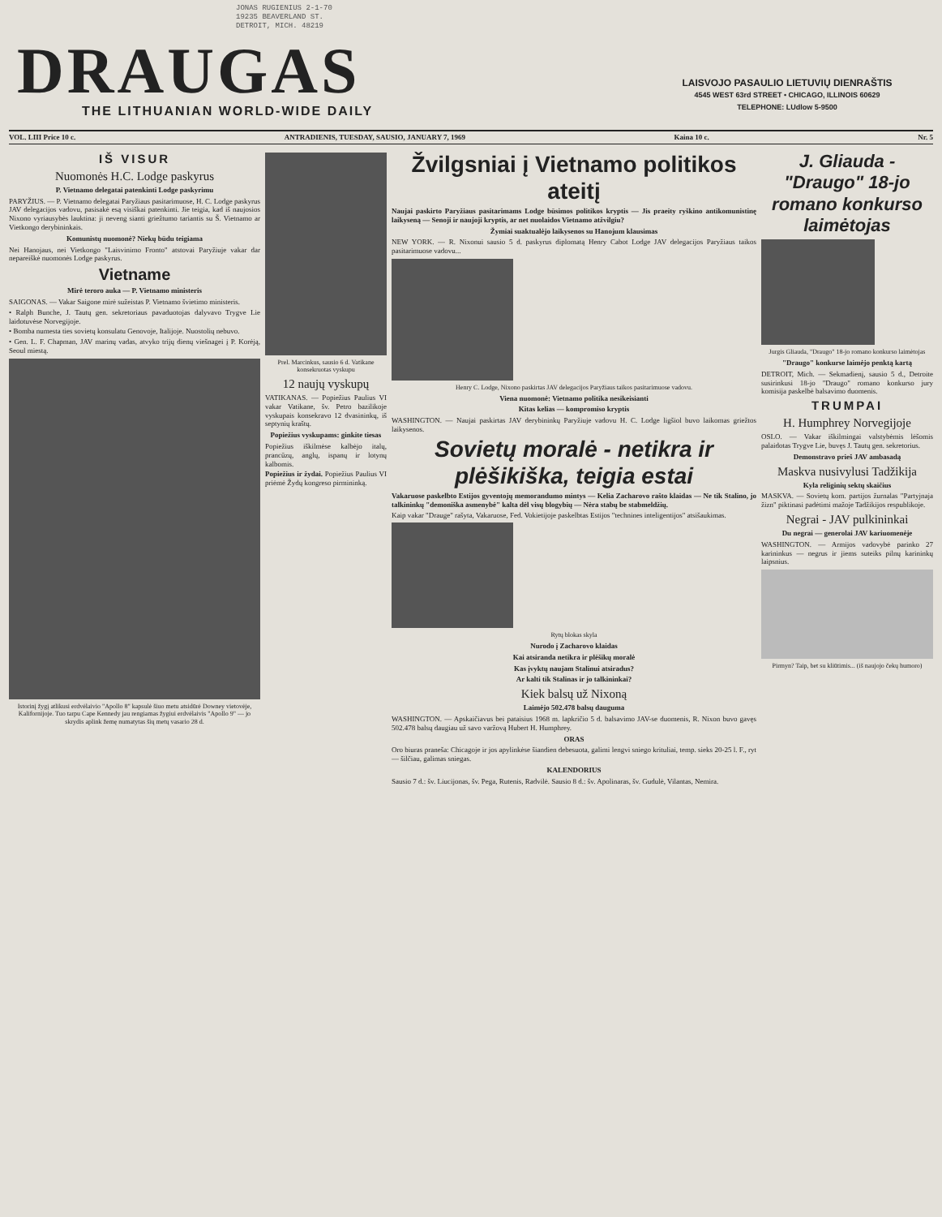JONAS RUGIENIUS 2-1-70
19235 BEAVERLAND ST.
DETROIT, MICH. 48219
DRAUGAS
THE LITHUANIAN WORLD-WIDE DAILY
LAISVOJO PASAULIO LIETUVIŲ DIENRAŠTIS
4545 WEST 63rd STREET • CHICAGO, ILLINOIS 60629
TELEPHONE: LUdlow 5-9500
VOL. LIII Price 10 c. ANTRADIENIS, TUESDAY, SAUSIO, JANUARY 7, 1969 Kaina 10 c. Nr. 5
IŠ VISUR
Nuomonės H.C. Lodge paskyrus
P. Vietnamo delegatai patenkinti Lodge paskyrimu
PARYŽIUS. — P. Vietnamo delegatai Paryžiaus pasitarimuose, H. C. Lodge paskyrus JAV delegacijos vadovu, pasisakė esą visiškai patenkinti. Jie teigia, kad iš naujosios Nixono vyriausybės lauktina: ji neveng sianti griežtumo tariantis su Š. Vietnamo ar Vietkongo derybininkais.
Komunistų nuomonė? Niekų būdu teigiama
Nei Hanojaus, nei Vietkongo "Laisvinimo Fronto" atstovai Paryžiuje vakar dar nepareiškė nuomonės Lodge paskyrus.
Vietname
Mirė teroro auka — P. Vietnamo ministeris
SAIGONAS. — Vakar Saigone mirė sužeistas P. Vietnamo švietimo ministeris.
• Ralph Bunche, J. Tautų gen. sekretoriaus pavaduotojas dalyvavo Trygve Lie laidotuvėse Norvegijoje.
• Bomba numesta ties sovietų konsulatu Genovoje, Italijoje. Nuostolių nebuvo.
• Gen. L. F. Chapman, JAV marinų vadas, atvyko trijų dienų viešnagei į P. Korėją, Seoul miestą.
Istorinį žygį atlikusi erdvėlaivio "Apollo 8" kapsulė šiuo metu atsidūrė Downey vietovėje, Kalifornijoje. Tuo tarpu Cape Kennedy jau rengiamas žygiui erdvėlaivis "Apollo 9" — jo skrydis aplink žemę numatytas šių metų vasario 28 d.
Prel. Marcinkus, sausio 6 d. Vatikane konsekruotas vyskupu
12 naujų vyskupų
VATIKANAS. — Popiežius Paulius VI vakar Vatikane, šv. Petro bazilikoje vyskupais konsekravo 12 dvasininkų, iš septynių kraštų.
Popiežius vyskupams: ginkite tiesas
Popiežius iškilmėse kalbėjo italų, prancūzų, anglų, ispanų ir lotynų kalbomis.
Popiežius ir žydai. Popiežius Paulius VI priėmė Žydų kongreso pirmininką.
Žvilgsniai į Vietnamo politikos ateitį
Naujai paskirto Paryžiaus pasitarimams Lodge būsimos politikos kryptis — Jis praeity ryškino antikomunistinę laikyseną — Senoji ir naujoji kryptis, ar net nuolaidos Vietnamo atžvilgiu?
Žymiai suaktualėjo laikysenos su Hanojum klausimas
NEW YORK. — R. Nixonui sausio 5 d. paskyrus diplomatą Henry Cabot Lodge JAV delegacijos Paryžiaus taikos pasitarimuose vadovu...
Henry C. Lodge, Nixono paskirtas JAV delegacijos Paryžiaus taikos pasitarimuose vadovu.
Viena nuomonė: Vietnamo politika nesikeisianti
Kitas kelias — kompromiso kryptis
WASHINGTON. — Naujai paskirtas JAV derybininkų Paryžiuje vadovu H. C. Lodge ligšiol buvo laikomas griežtos laikysenos.
Sovietų moralė - netikra ir plėšikiška, teigia estai
Vakaruose paskelbto Estijos gyventojų memorandumo mintys — Kelia Zacharovo rašto klaidas — Ne tik Stalino, jo talkininkų "demoniška asmenybė" kalta dėl visų blogybių — Nėra stabų be stabmeldžių.
Kaip vakar "Drauge" rašyta, Vakaruose, Fed. Vokietijoje paskelbtas Estijos "technines inteligentijos" atsišaukimas.
Rytų blokas skyla
Nurodo į Zacharovo klaidas
Kai atsiranda netikra ir plėšikų moralė
Kas įvyktų naujam Stalinui atsiradus?
Ar kalti tik Stalinas ir jo talkininkai?
Kiek balsų už Nixoną
Laimėjo 502.478 balsų dauguma
WASHINGTON. — Apskaičiavus bei pataisius 1968 m. lapkričio 5 d. balsavimo JAV-se duomenis, R. Nixon buvo gavęs 502.478 balsų daugiau už savo varžovą Hubert H. Humphrey.
ORAS
Oro biuras praneša: Chicagoje ir jos apylinkėse šiandien debesuota, galimi lengvi sniego krituliai, temp. sieks 20-25 l. F., ryt — šilčiau, galimas sniegas.
KALENDORIUS
Sausio 7 d.: šv. Liucijonas, šv. Pega, Rutenis, Radvilė. Sausio 8 d.: šv. Apolinaras, šv. Gudulė, Vilantas, Nemira.
J. Gliauda - "Draugo" 18-jo romano konkurso laimėtojas
Jurgis Gliauda, "Draugo" 18-jo romano konkurso laimėtojas
"Draugo" konkurse laimėjo penktą kartą
DETROIT, Mich. — Sekmadienį, sausio 5 d., Detroite susirinkusi 18-jo "Draugo" romano konkurso jury komisija paskelbė balsavimo duomenis.
TRUMPAI
H. Humphrey Norvegijoje
OSLO. — Vakar iškilmingai valstybėmis lėšomis palaidotas Trygve Lie, buvęs J. Tautų gen. sekretorius.
Demonstravo prieš JAV ambasadą
Maskva nusivylusi Tadžikija
Kyla religinių sektų skaičius
MASKVA. — Sovietų kom. partijos žurnalas "Partyjnaja žizn" piktinasi padėtimi mažoje Tadžikijos respublikoje.
Negrai - JAV pulkininkai
Du negrai — generolai JAV kariuomenėje
WASHINGTON. — Armijos vadovybė parinko 27 karininkus — negrus ir jiems suteiks pilnų karininkų laipsnius.
Pirmyn? Taip, bet su kliūtimis... (iš naujojo čekų humoro)